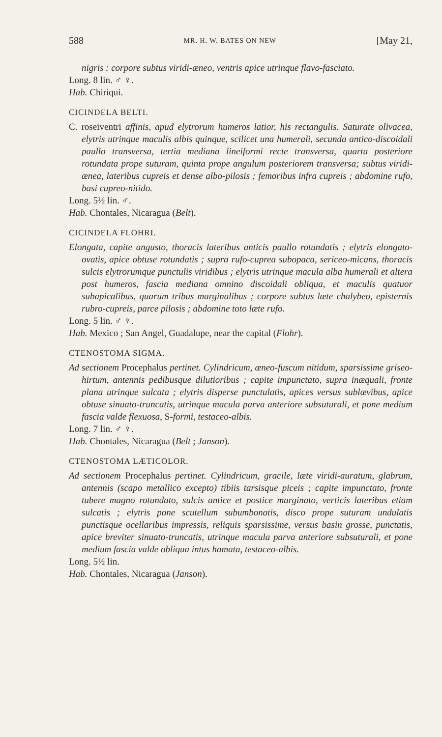588 MR. H. W. BATES ON NEW [May 21,
nigris : corpore subtus viridi-æneo, ventris apice utrinque flavo-fasciato.
Long. 8 lin. ♂ ♀.
Hab. Chiriqui.
CICINDELA BELTI.
C. roseiventri affinis, apud elytrorum humeros latior, his rectangulis. Saturate olivacea, elytris utrinque maculis albis quinque, scilicet una humerali, secunda antico-discoidali paullo transversa, tertia mediana lineiformi recte transversa, quarta posteriore rotundata prope suturam, quinta prope angulum posteriorem transversa; subtus viridi-ænea, lateribus cupreis et dense albo-pilosis ; femoribus infra cupreis ; abdomine rufo, basi cupreo-nitido.
Long. 5½ lin. ♂.
Hab. Chontales, Nicaragua (Belt).
CICINDELA FLOHRI.
Elongata, capite angusto, thoracis lateribus anticis paullo rotundatis ; elytris elongato-ovatis, apice obtuse rotundatis ; supra rufo-cuprea subopaca, sericeo-micans, thoracis sulcis elytrorumque punctulis viridibus ; elytris utrinque macula alba humerali et altera post humeros, fascia mediana omnino discoidali obliqua, et maculis quatuor subapicalibus, quarum tribus marginalibus ; corpore subtus læte chalybeo, episternis rubro-cupreis, parce pilosis ; abdomine toto læte rufo.
Long. 5 lin. ♂ ♀.
Hab. Mexico ; San Angel, Guadalupe, near the capital (Flohr).
CTENOSTOMA SIGMA.
Ad sectionem Procephalus pertinet. Cylindricum, æneo-fuscum nitidum, sparsissime griseo-hirtum, antennis pedibusque dilutioribus ; capite impunctato, supra inæquali, fronte plana utrinque sulcata ; elytris disperse punctulatis, apices versus sublævibus, apice obtuse sinuato-truncatis, utrinque macula parva anteriore subsuturali, et pone medium fascia valde flexuosa, S-formi, testaceo-albis.
Long. 7 lin. ♂ ♀.
Hab. Chontales, Nicaragua (Belt ; Janson).
CTENOSTOMA LÆTICOLOR.
Ad sectionem Procephalus pertinet. Cylindricum, gracile, læte viridi-auratum, glabrum, antennis (scapo metallico excepto) tibiis tarsisque piceis ; capite impunctato, fronte tubere magno rotundato, sulcis antice et postice marginato, verticis lateribus etiam sulcatis ; elytris pone scutellum subumbonatis, disco prope suturam undulatis punctisque ocellaribus impressis, reliquis sparsissime, versus basin grosse, punctatis, apice breviter sinuato-truncatis, utrinque macula parva anteriore subsuturali, et pone medium fascia valde obliqua intus hamata, testaceo-albis.
Long. 5½ lin.
Hab. Chontales, Nicaragua (Janson).